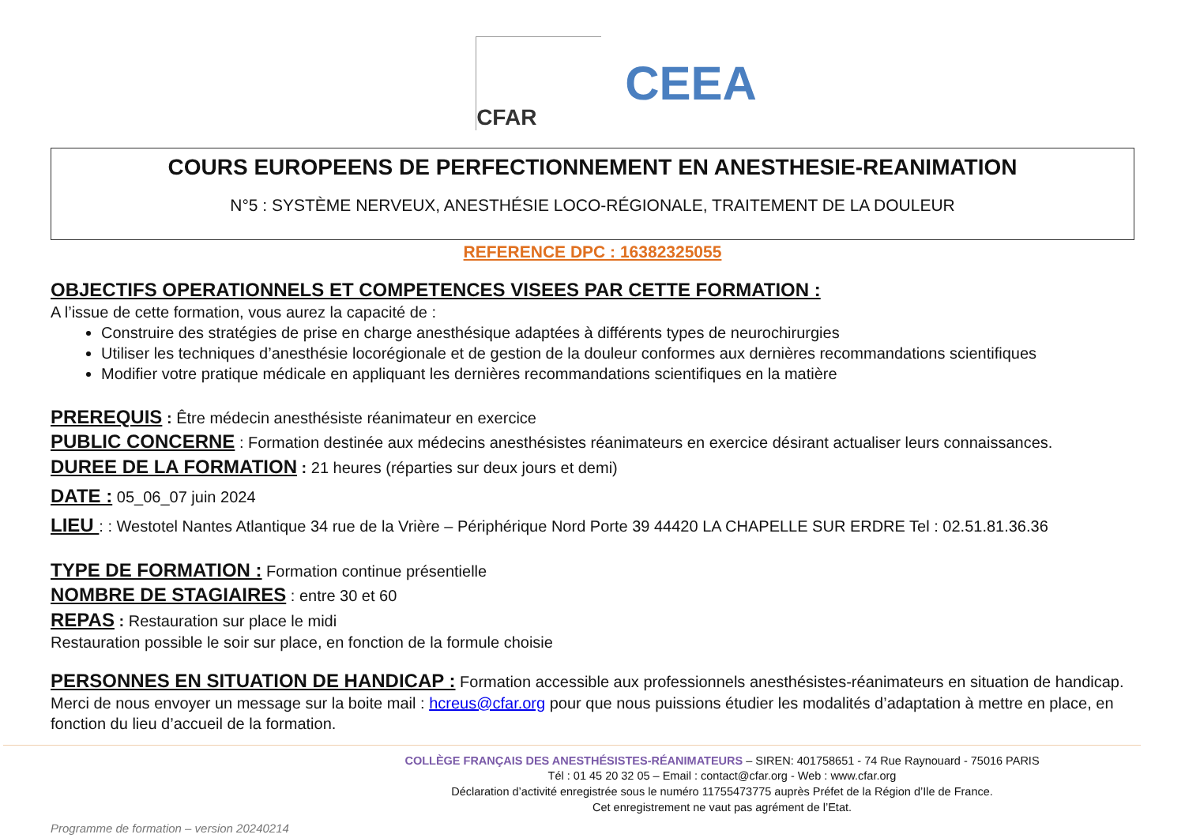CFAR
CEEA
COURS EUROPEENS DE PERFECTIONNEMENT EN ANESTHESIE-REANIMATION
N°5 : SYSTÈME NERVEUX, ANESTHÉSIE LOCO-RÉGIONALE, TRAITEMENT DE LA DOULEUR
REFERENCE DPC : 16382325055
OBJECTIFS OPERATIONNELS ET COMPETENCES VISEES PAR CETTE FORMATION :
A l’issue de cette formation, vous aurez la capacité de :
Construire des stratégies de prise en charge anesthésique adaptées à différents types de neurochirurgies
Utiliser les techniques d’anesthésie locorégionale et de gestion de la douleur conformes aux dernières recommandations scientifiques
Modifier votre pratique médicale en appliquant les dernières recommandations scientifiques en la matière
PREREQUIS : Être médecin anesthésiste réanimateur en exercice
PUBLIC CONCERNE : Formation destinée aux médecins anesthésistes réanimateurs en exercice désirant actualiser leurs connaissances.
DUREE DE LA FORMATION : 21 heures (réparties sur deux jours et demi)
DATE : 05_06_07 juin 2024
LIEU : : Westotel Nantes Atlantique 34 rue de la Vrière – Périphérique Nord Porte 39 44420 LA CHAPELLE SUR ERDRE Tel : 02.51.81.36.36
TYPE DE FORMATION : Formation continue présentielle
NOMBRE DE STAGIAIRES : entre 30 et 60
REPAS : Restauration sur place le midi
Restauration possible le soir sur place, en fonction de la formule choisie
PERSONNES EN SITUATION DE HANDICAP : Formation accessible aux professionnels anesthésistes-réanimateurs en situation de handicap.
Merci de nous envoyer un message sur la boite mail : hcreus@cfar.org pour que nous puissions étudier les modalités d’adaptation à mettre en place, en fonction du lieu d’accueil de la formation.
COLLÈGE FRANÇAIS DES ANESTHÉSISTES-RÉANIMATEURS – SIREN: 401758651 - 74 Rue Raynouard - 75016 PARIS
Tél : 01 45 20 32 05 – Email : contact@cfar.org - Web : www.cfar.org
Déclaration d’activité enregistrée sous le numéro 11755473775 auprès Préfet de la Région d’Ile de France.
Cet enregistrement ne vaut pas agrément de l’Etat.
Programme de formation – version 20240214